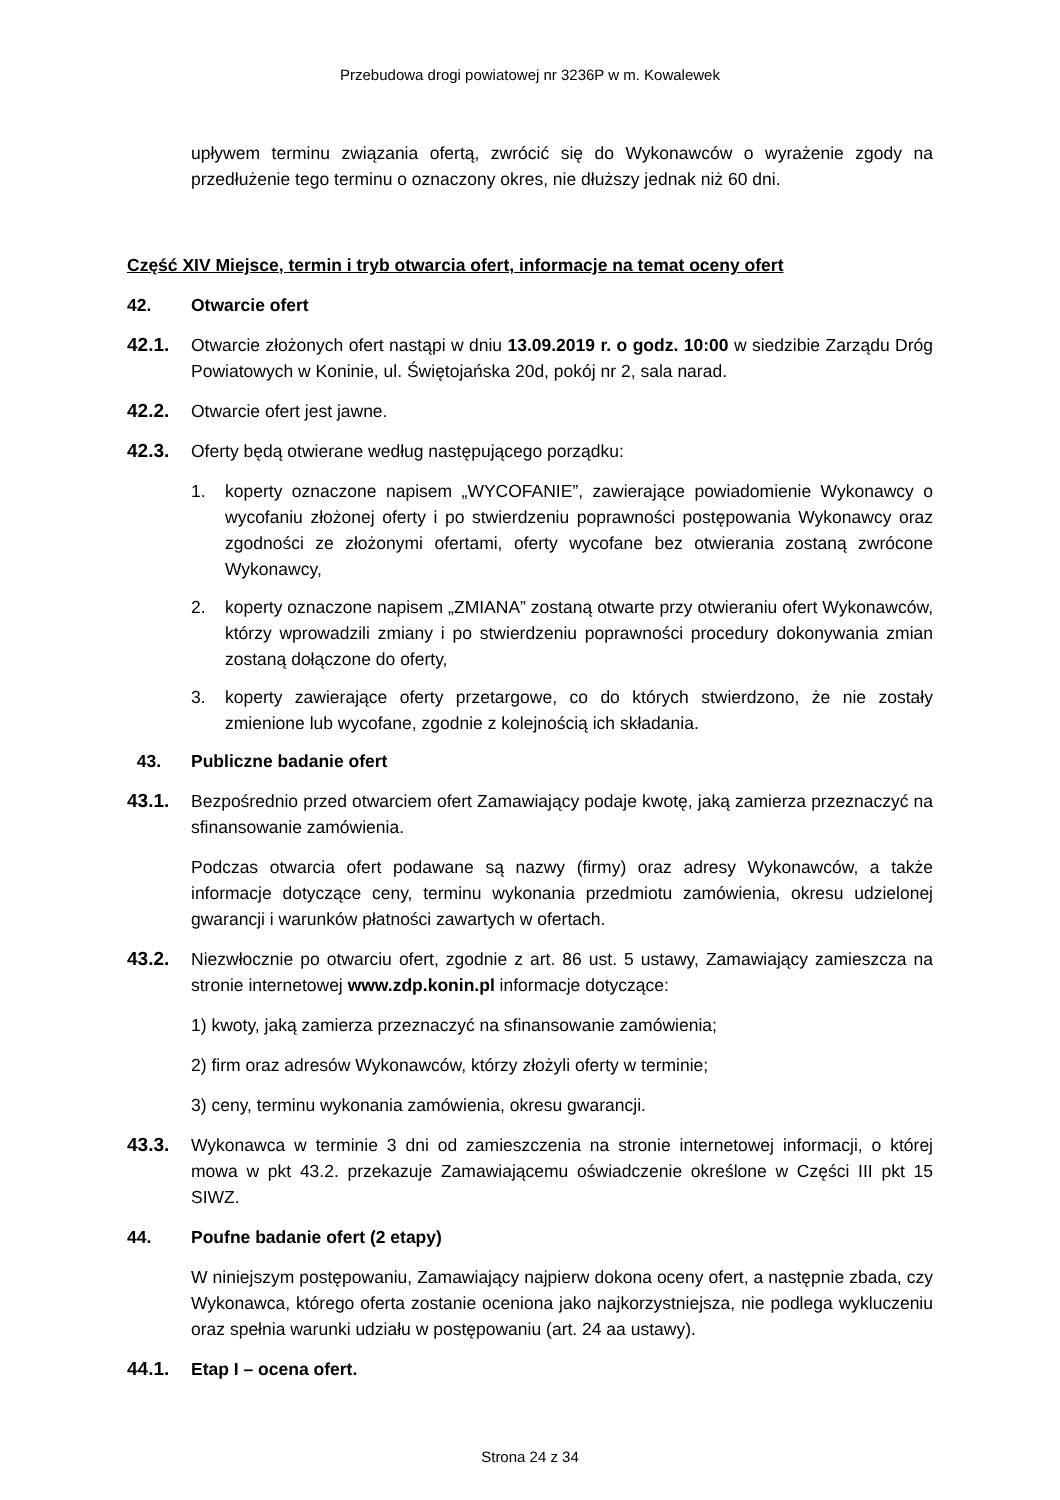Przebudowa drogi powiatowej nr 3236P w m. Kowalewek
upływem terminu związania ofertą, zwrócić się do Wykonawców o wyrażenie zgody na przedłużenie tego terminu o oznaczony okres, nie dłuższy jednak niż 60 dni.
Część XIV Miejsce, termin i tryb otwarcia ofert, informacje na temat oceny ofert
42. Otwarcie ofert
42.1. Otwarcie złożonych ofert nastąpi w dniu 13.09.2019 r. o godz. 10:00 w siedzibie Zarządu Dróg Powiatowych w Koninie, ul. Świętojańska 20d, pokój nr 2, sala narad.
42.2. Otwarcie ofert jest jawne.
42.3. Oferty będą otwierane według następującego porządku:
1. koperty oznaczone napisem „WYCOFANIE”, zawierające powiadomienie Wykonawcy o wycofaniu złożonej oferty i po stwierdzeniu poprawności postępowania Wykonawcy oraz zgodności ze złożonymi ofertami, oferty wycofane bez otwierania zostaną zwrócone Wykonawcy,
2. koperty oznaczone napisem „ZMIANA” zostaną otwarte przy otwieraniu ofert Wykonawców, którzy wprowadzili zmiany i po stwierdzeniu poprawności procedury dokonywania zmian zostaną dołączone do oferty,
3. koperty zawierające oferty przetargowe, co do których stwierdzono, że nie zostały zmienione lub wycofane, zgodnie z kolejnością ich składania.
43. Publiczne badanie ofert
43.1. Bezpośrednio przed otwarciem ofert Zamawiający podaje kwotę, jaką zamierza przeznaczyć na sfinansowanie zamówienia.
Podczas otwarcia ofert podawane są nazwy (firmy) oraz adresy Wykonawców, a także informacje dotyczące ceny, terminu wykonania przedmiotu zamówienia, okresu udzielonej gwarancji i warunków płatności zawartych w ofertach.
43.2. Niezwłocznie po otwarciu ofert, zgodnie z art. 86 ust. 5 ustawy, Zamawiający zamieszcza na stronie internetowej www.zdp.konin.pl informacje dotyczące:
1) kwoty, jaką zamierza przeznaczyć na sfinansowanie zamówienia;
2) firm oraz adresów Wykonawców, którzy złożyli oferty w terminie;
3) ceny, terminu wykonania zamówienia, okresu gwarancji.
43.3. Wykonawca w terminie 3 dni od zamieszczenia na stronie internetowej informacji, o której mowa w pkt 43.2. przekazuje Zamawiającemu oświadczenie określone w Części III pkt 15 SIWZ.
44. Poufne badanie ofert (2 etapy)
W niniejszym postępowaniu, Zamawiający najpierw dokona oceny ofert, a następnie zbada, czy Wykonawca, którego oferta zostanie oceniona jako najkorzystniejsza, nie podlega wykluczeniu oraz spełnia warunki udziału w postępowaniu (art. 24 aa ustawy).
44.1. Etap I – ocena ofert.
Strona 24 z 34